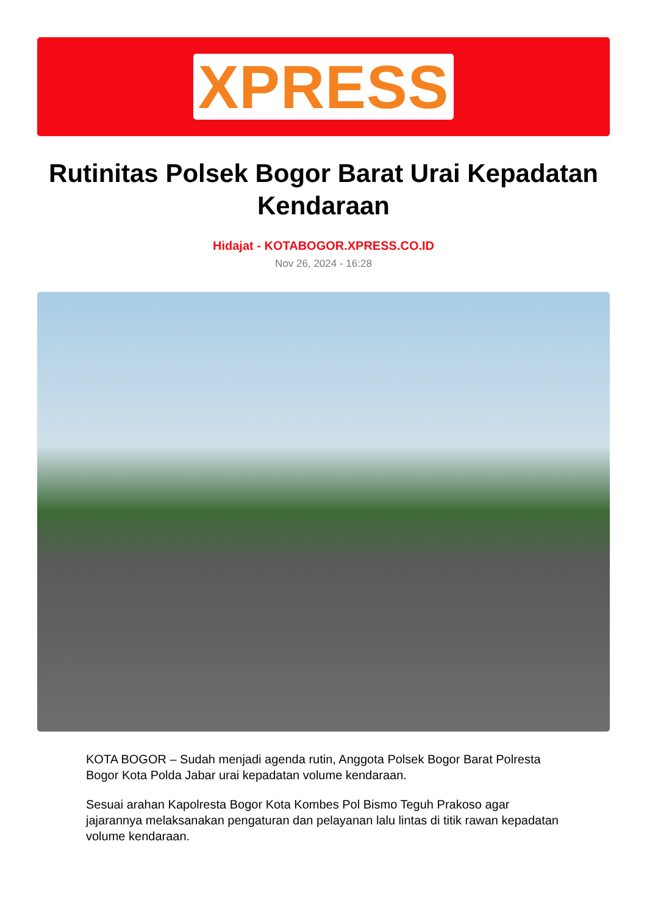XPRESS
Rutinitas Polsek Bogor Barat Urai Kepadatan Kendaraan
Hidajat - KOTABOGOR.XPRESS.CO.ID
Nov 26, 2024 - 16:28
KOTA BOGOR – Sudah menjadi agenda rutin, Anggota Polsek Bogor Barat Polresta Bogor Kota Polda Jabar urai kepadatan volume kendaraan.
Sesuai arahan Kapolresta Bogor Kota Kombes Pol Bismo Teguh Prakoso agar jajarannya melaksanakan pengaturan dan pelayanan lalu lintas di titik rawan kepadatan volume kendaraan.